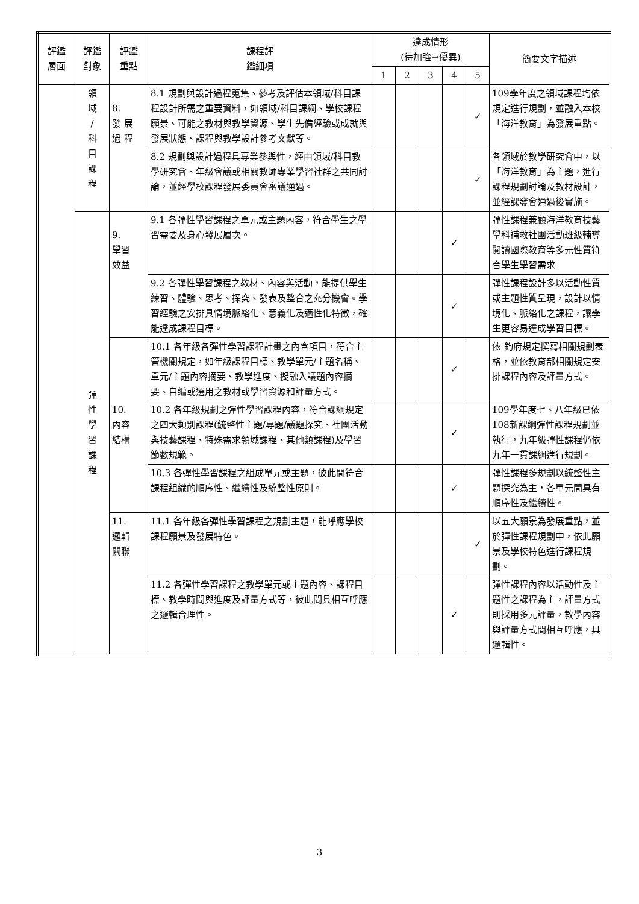| 評鑑 層面 | 評鑑 對象 | 評鑑 重點 | 課程評 鑑細項 | 達成情形 (待加強→優異) | | | | | 簡要文字描述 |
| --- | --- | --- | --- | --- | --- | --- | --- | --- | --- |
| | | | | 1 | 2 | 3 | 4 | 5 | |
| | 領 域 / 科 目 課 程 | 8. 發 展 過 程 | 8.1 規劃與設計過程蒐集、參考及評估本領域/科目課程設計所需之重要資料，如領域/科目課綱、學校課程願景、可能之教材與教學資源、學生先備經驗或成就與發展狀態、課程與教學設計參考文獻等。 | | | | | ✓ | 109學年度之領域課程均依規定進行規劃，並融入本校「海洋教育」為發展重點。 |
| | | | 8.2 規劃與設計過程具專業參與性，經由領域/科目教學研究會、年級會議或相關教師專業學習社群之共同討論，並經學校課程發展委員會審議通過。 | | | | | ✓ | 各領域於教學研究會中，以「海洋教育」為主題，進行課程規劃討論及教材設計，並經課發會通過後實施。 |
| | 彈 性 學 習 課 程 | 9. 學習 效益 | 9.1 各彈性學習課程之單元或主題內容，符合學生之學習需要及身心發展層次。 | | | | ✓ | | 彈性課程兼顧海洋教育技藝學科補救社團活動班級輔導閱讀國際教育等多元性質符合學生學習需求 |
| | | | 9.2 各彈性學習課程之教材、內容與活動，能提供學生練習、體驗、思考、探究、發表及整合之充分機會。學習經驗之安排具情境脈絡化、意義化及適性化特徵，確能達成課程目標。 | | | | ✓ | | 彈性課程設計多以活動性質或主題性質呈現，設計以情境化、脈絡化之課程，讓學生更容易達成學習目標。 |
| | | 10. 內容 結構 | 10.1 各年級各彈性學習課程計畫之內含項目，符合主管機關規定，如年級課程目標、教學單元/主題名稱、單元/主題內容摘要、教學進度、擬融入議題內容摘要、自編或選用之教材或學習資源和評量方式。 | | | | ✓ | | 依 鈞府規定撰寫相關規劃表格，並依教育部相關規定安排課程內容及評量方式。 |
| | | | 10.2 各年級規劃之彈性學習課程內容，符合課綱規定之四大類別課程(統整性主題/專題/議題探究、社團活動與技藝課程、特殊需求領域課程、其他類課程)及學習節數規範。 | | | | ✓ | | 109學年度七、八年級已依108新課綱彈性課程規劃並執行，九年級彈性課程仍依九年一貫課綱進行規劃。 |
| | | | 10.3 各彈性學習課程之組成單元或主題，彼此間符合課程組織的順序性、繼續性及統整性原則。 | | | | ✓ | | 彈性課程多規劃以統整性主題探究為主，各單元間具有順序性及繼續性。 |
| | | 11. 邏輯 關聯 | 11.1 各年級各彈性學習課程之規劃主題，能呼應學校課程願景及發展特色。 | | | | | ✓ | 以五大願景為發展重點，並於彈性課程規劃中，依此願景及學校特色進行課程規劃。 |
| | | | 11.2 各彈性學習課程之教學單元或主題內容、課程目標、教學時間與進度及評量方式等，彼此間具相互呼應之邏輯合理性。 | | | | ✓ | | 彈性課程內容以活動性及主題性之課程為主，評量方式則採用多元評量，教學內容與評量方式間相互呼應，具邏輯性。 |
3